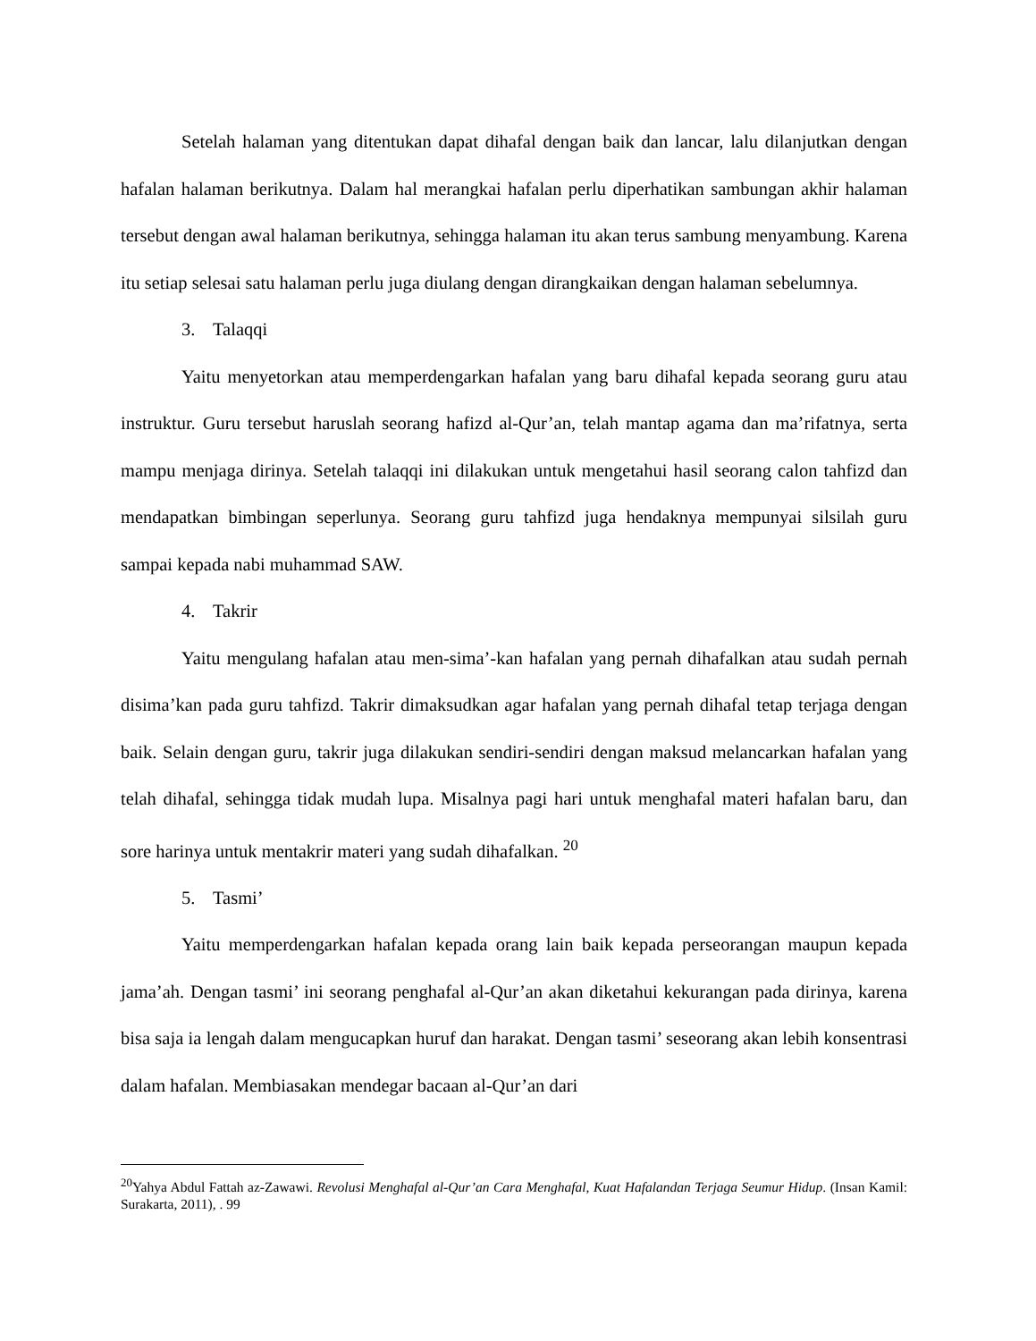Setelah halaman yang ditentukan dapat dihafal dengan baik dan lancar, lalu dilanjutkan dengan hafalan halaman berikutnya. Dalam hal merangkai hafalan perlu diperhatikan sambungan akhir halaman tersebut dengan awal halaman berikutnya, sehingga halaman itu akan terus sambung menyambung. Karena itu setiap selesai satu halaman perlu juga diulang dengan dirangkaikan dengan halaman sebelumnya.
3. Talaqqi
Yaitu menyetorkan atau memperdengarkan hafalan yang baru dihafal kepada seorang guru atau instruktur. Guru tersebut haruslah seorang hafizd al-Qur’an, telah mantap agama dan ma’rifatnya, serta mampu menjaga dirinya. Setelah talaqqi ini dilakukan untuk mengetahui hasil seorang calon tahfizd dan mendapatkan bimbingan seperlunya. Seorang guru tahfizd juga hendaknya mempunyai silsilah guru sampai kepada nabi muhammad SAW.
4. Takrir
Yaitu mengulang hafalan atau men-sima’-kan hafalan yang pernah dihafalkan atau sudah pernah disima’kan pada guru tahfizd. Takrir dimaksudkan agar hafalan yang pernah dihafal tetap terjaga dengan baik. Selain dengan guru, takrir juga dilakukan sendiri-sendiri dengan maksud melancarkan hafalan yang telah dihafal, sehingga tidak mudah lupa. Misalnya pagi hari untuk menghafal materi hafalan baru, dan sore harinya untuk mentakrir materi yang sudah dihafalkan. <sup>20</sup>
5. Tasmi’
Yaitu memperdengarkan hafalan kepada orang lain baik kepada perseorangan maupun kepada jama’ah. Dengan tasmi’ ini seorang penghafal al-Qur’an akan diketahui kekurangan pada dirinya, karena bisa saja ia lengah dalam mengucapkan huruf dan harakat. Dengan tasmi’ seseorang akan lebih konsentrasi dalam hafalan. Membiasakan mendegar bacaan al-Qur’an dari
<sup>20</sup> Yahya Abdul Fattah az-Zawawi. Revolusi Menghafal al-Qur’an Cara Menghafal, Kuat Hafalandan Terjaga Seumur Hidup. (Insan Kamil: Surakarta, 2011), . 99